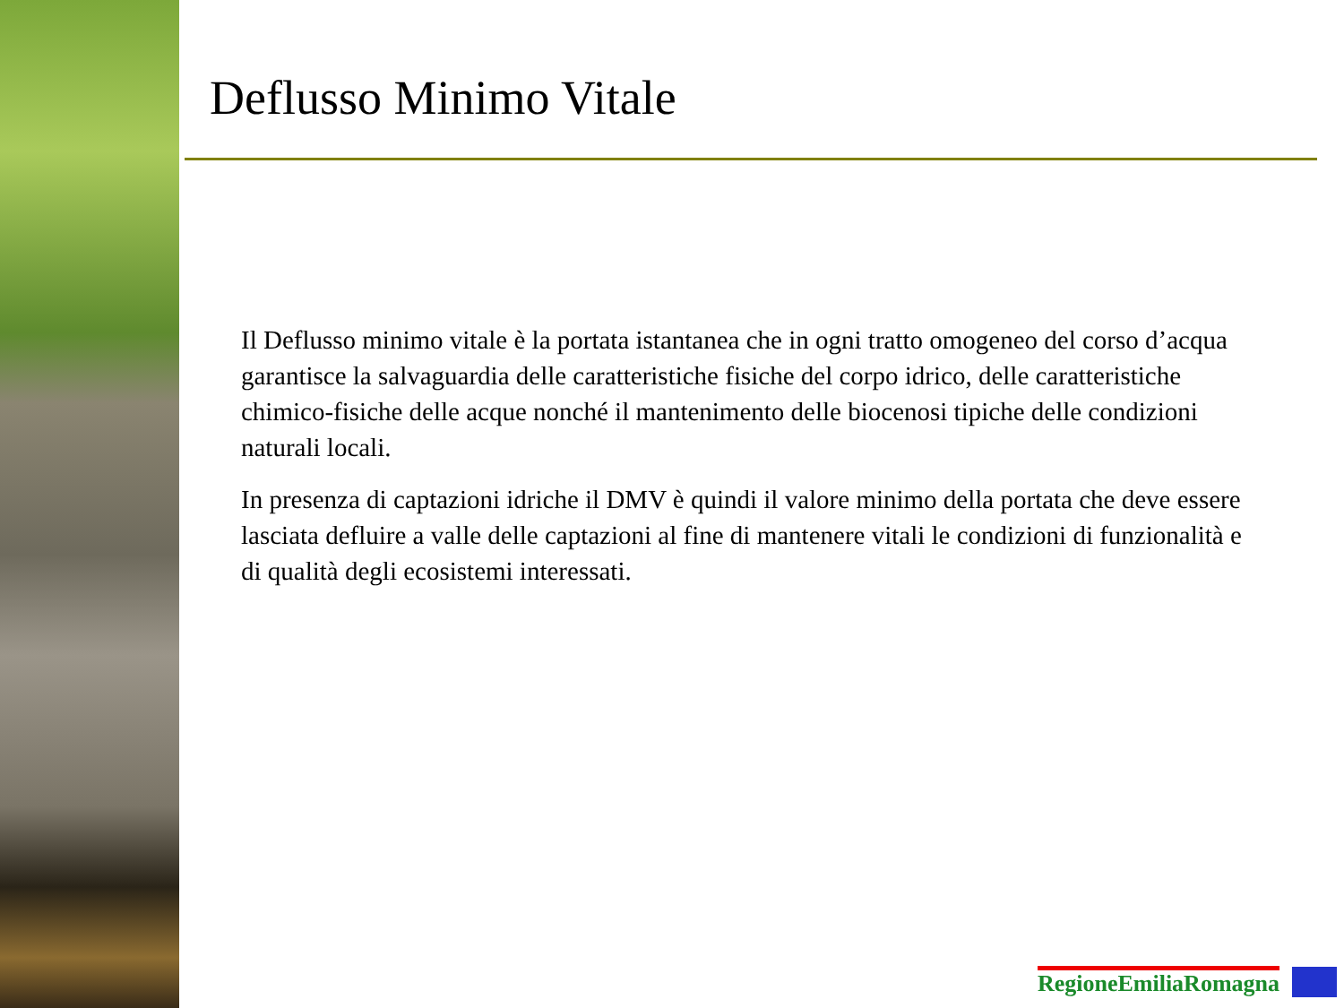Deflusso Minimo Vitale
Il Deflusso minimo vitale è la portata istantanea che in ogni tratto omogeneo del corso d’acqua garantisce la salvaguardia delle caratteristiche fisiche del corpo idrico, delle caratteristiche chimico-fisiche delle acque nonché il mantenimento delle biocenosi tipiche delle condizioni naturali locali.
In presenza di captazioni idriche il DMV è quindi il valore minimo della portata che deve essere lasciata defluire a valle delle captazioni al fine di mantenere vitali le condizioni di funzionalità e di qualità degli ecosistemi interessati.
RegioneEmiliaRomagna